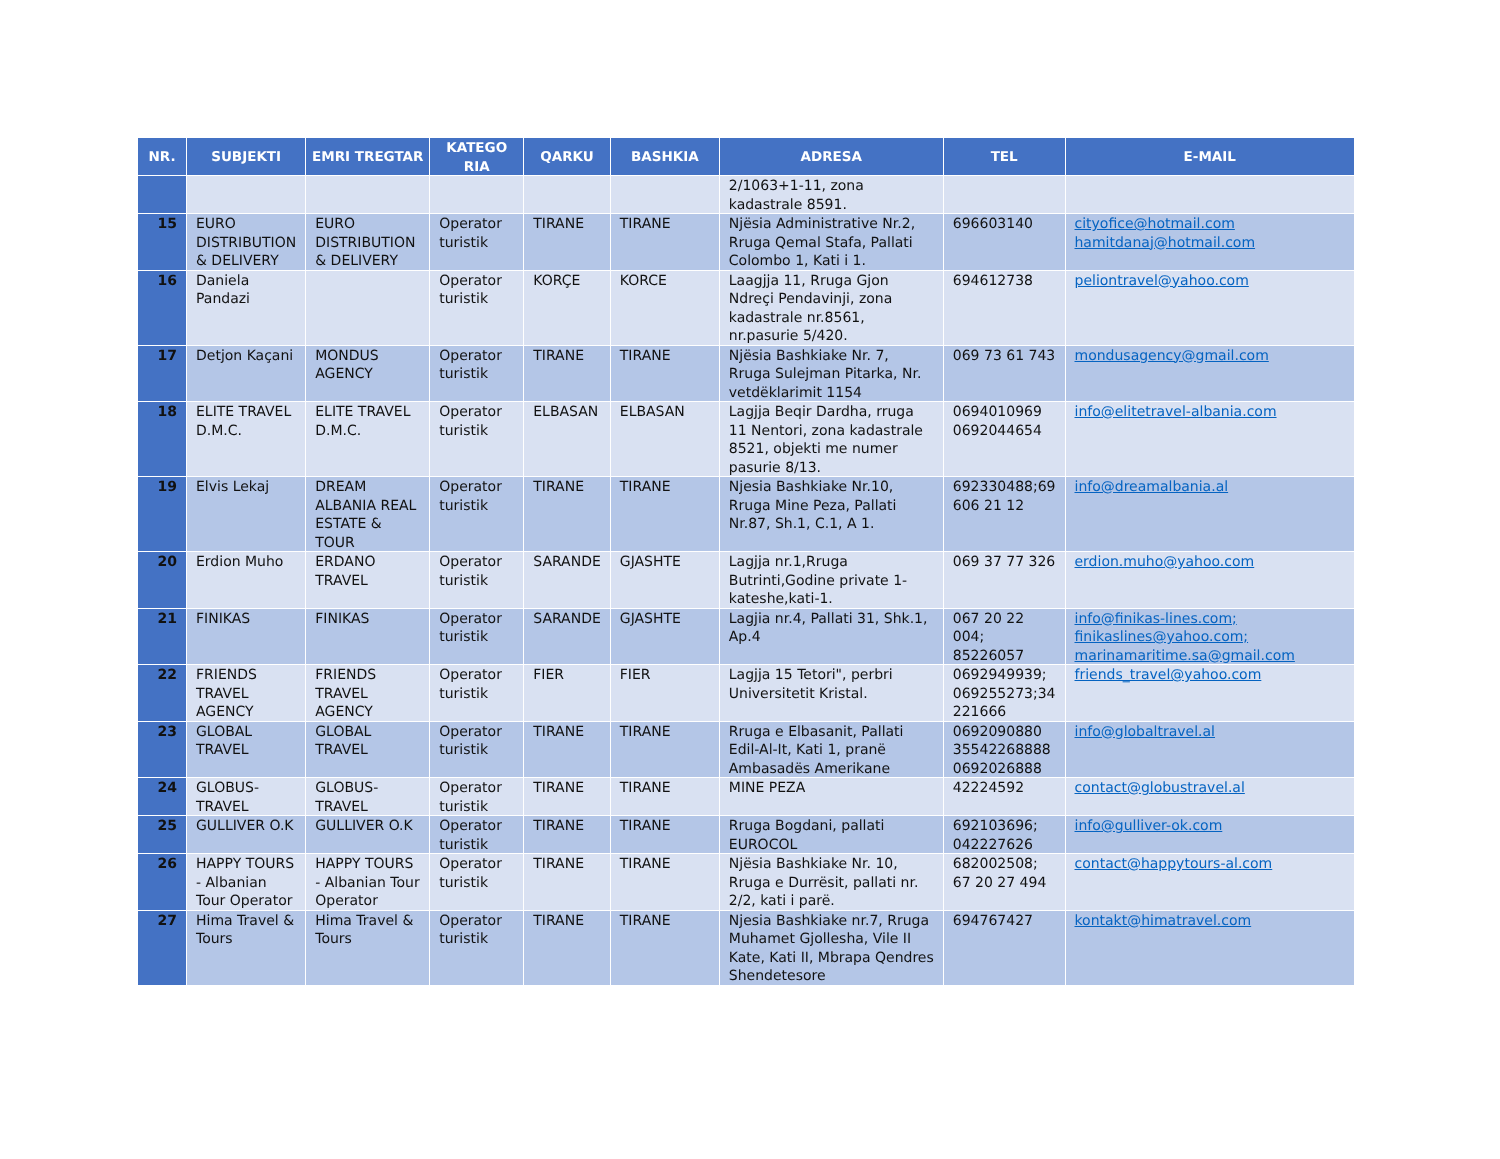| NR. | SUBJEKTI | EMRI TREGTAR | KATEGO RIA | QARKU | BASHKIA | ADRESA | TEL | E-MAIL |
| --- | --- | --- | --- | --- | --- | --- | --- | --- |
| | | | | | | 2/1063+1-11, zona kadastrale 8591. | | |
| 15 | EURO DISTRIBUTION & DELIVERY | EURO DISTRIBUTION & DELIVERY | Operator turistik | TIRANE | TIRANE | Njësia Administrative Nr.2, Rruga Qemal Stafa, Pallati Colombo 1, Kati i 1. | 696603140 | cityofice@hotmail.com hamitdanaj@hotmail.com |
| 16 | Daniela Pandazi | | Operator turistik | KORÇE | KORCE | Laagjja 11, Rruga Gjon Ndreçi Pendavinji, zona kadastrale nr.8561, nr.pasurie 5/420. | 694612738 | peliontravel@yahoo.com |
| 17 | Detjon Kaçani | MONDUS AGENCY | Operator turistik | TIRANE | TIRANE | Njësia Bashkiake Nr. 7, Rruga Sulejman Pitarka, Nr. vetdëklarimit 1154 | 069 73 61 743 | mondusagency@gmail.com |
| 18 | ELITE TRAVEL D.M.C. | ELITE TRAVEL D.M.C. | Operator turistik | ELBASAN | ELBASAN | Lagjja Beqir Dardha, rruga 11 Nentori, zona kadastrale 8521, objekti me numer pasurie 8/13. | 0694010969 0692044654 | info@elitetravel-albania.com |
| 19 | Elvis Lekaj | DREAM ALBANIA REAL ESTATE & TOUR | Operator turistik | TIRANE | TIRANE | Njesia Bashkiake Nr.10, Rruga Mine Peza, Pallati Nr.87, Sh.1, C.1, A 1. | 692330488;69 606 21 12 | info@dreamalbania.al |
| 20 | Erdion Muho | ERDANO TRAVEL | Operator turistik | SARANDE | GJASHTE | Lagjja nr.1,Rruga Butrinti,Godine private 1-kateshe,kati-1. | 069 37 77 326 | erdion.muho@yahoo.com |
| 21 | FINIKAS | FINIKAS | Operator turistik | SARANDE | GJASHTE | Lagjia nr.4, Pallati 31, Shk.1, Ap.4 | 067 20 22 004; 85226057 | info@finikas-lines.com; finikaslines@yahoo.com; marinamaritime.sa@gmail.com |
| 22 | FRIENDS TRAVEL AGENCY | FRIENDS TRAVEL AGENCY | Operator turistik | FIER | FIER | Lagjja 15 Tetori", perbri Universitetit Kristal. | 0692949939; 069255273;34 221666 | friends_travel@yahoo.com |
| 23 | GLOBAL TRAVEL | GLOBAL TRAVEL | Operator turistik | TIRANE | TIRANE | Rruga e Elbasanit, Pallati Edil-Al-It, Kati 1, pranë Ambasadës Amerikane | 0692090880 35542268888 0692026888 | info@globaltravel.al |
| 24 | GLOBUS-TRAVEL | GLOBUS-TRAVEL | Operator turistik | TIRANE | TIRANE | MINE PEZA | 42224592 | contact@globustravel.al |
| 25 | GULLIVER O.K | GULLIVER O.K | Operator turistik | TIRANE | TIRANE | Rruga Bogdani, pallati EUROCOL | 692103696; 042227626 | info@gulliver-ok.com |
| 26 | HAPPY TOURS - Albanian Tour Operator | HAPPY TOURS - Albanian Tour Operator | Operator turistik | TIRANE | TIRANE | Njësia Bashkiake Nr. 10, Rruga e Durrësit, pallati nr. 2/2, kati i parë. | 682002508; 67 20 27 494 | contact@happytours-al.com |
| 27 | Hima Travel & Tours | Hima Travel & Tours | Operator turistik | TIRANE | TIRANE | Njesia Bashkiake nr.7, Rruga Muhamet Gjollesha, Vile II Kate, Kati II, Mbrapa Qendres Shendetesore | 694767427 | kontakt@himatravel.com |